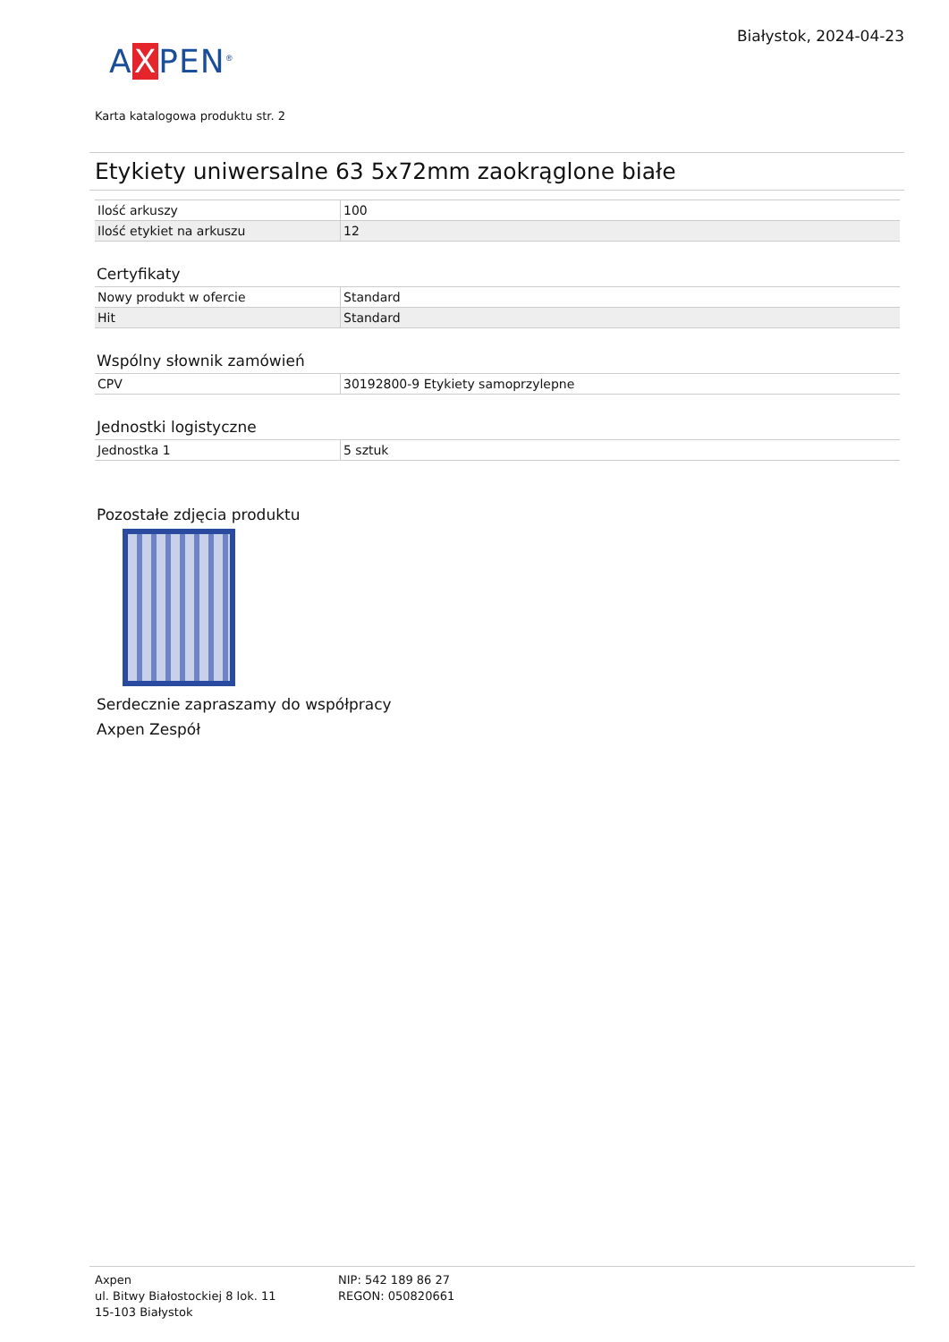Białystok, 2024-04-23
AXPEN<sup>®</sup>
Karta katalogowa produktu str. 2
Etykiety uniwersalne 63 5x72mm zaokrąglone białe
| Ilość arkuszy | 100 |
| Ilość etykiet na arkuszu | 12 |
Certyfikaty
| Nowy produkt w ofercie | Standard |
| Hit | Standard |
Wspólny słownik zamówień
| CPV | 30192800-9 Etykiety samoprzylepne |
Jednostki logistyczne
| Jednostka 1 | 5 sztuk |
Pozostałe zdjęcia produktu
Serdecznie zapraszamy do współpracy
Axpen Zespół
Axpen
ul. Bitwy Białostockiej 8 lok. 11
15-103 Białystok
NIP: 542 189 86 27
REGON: 050820661